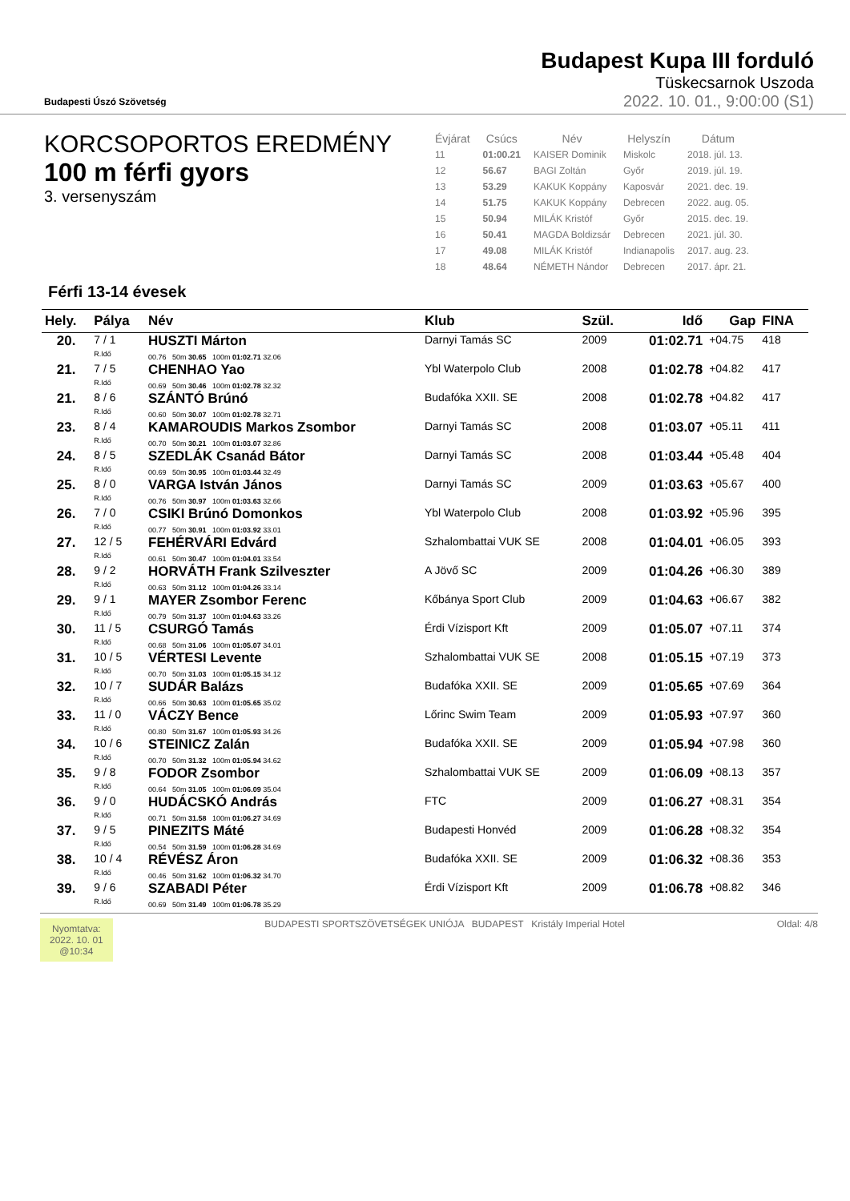Budapesti Úszó Szövetség
Budapest Kupa III forduló
Tüskecsarnok Uszoda
2022. 10. 01., 9:00:00 (S1)
KORCSOPORTOS EREDMÉNY
100 m férfi gyors
3. versenyszám
| Évjárat | Csúcs | Név | Helyszín | Dátum |
| --- | --- | --- | --- | --- |
| 11 | 01:00.21 | KAISER Dominik | Miskolc | 2018. júl. 13. |
| 12 | 56.67 | BAGI Zoltán | Győr | 2019. júl. 19. |
| 13 | 53.29 | KAKUK Koppány | Kaposvár | 2021. dec. 19. |
| 14 | 51.75 | KAKUK Koppány | Debrecen | 2022. aug. 05. |
| 15 | 50.94 | MILÁK Kristóf | Győr | 2015. dec. 19. |
| 16 | 50.41 | MAGDA Boldizsár | Debrecen | 2021. júl. 30. |
| 17 | 49.08 | MILÁK Kristóf | Indianapolis | 2017. aug. 23. |
| 18 | 48.64 | NÉMETH Nándor | Debrecen | 2017. ápr. 21. |
Férfi 13-14 évesek
| Hely. | Pálya | Név | Klub | Szül. | Idő | Gap | FINA |
| --- | --- | --- | --- | --- | --- | --- | --- |
| 20. | 7 / 1 R.Idő | HUSZTI Márton 00.76 50m 30.65 100m 01:02.71 32.06 | Darnyi Tamás SC | 2009 | 01:02.71 | +04.75 | 418 |
| 21. | 7 / 5 R.Idő | CHENHAO Yao 00.69 50m 30.46 100m 01:02.78 32.32 | Ybl Waterpolo Club | 2008 | 01:02.78 | +04.82 | 417 |
| 21. | 8 / 6 R.Idő | SZÁNTÓ Brúnó 00.60 50m 30.07 100m 01:02.78 32.71 | Budafóka XXII. SE | 2008 | 01:02.78 | +04.82 | 417 |
| 23. | 8 / 4 R.Idő | KAMAROUDIS Markos Zsombor 00.70 50m 30.21 100m 01:03.07 32.86 | Darnyi Tamás SC | 2008 | 01:03.07 | +05.11 | 411 |
| 24. | 8 / 5 R.Idő | SZEDLÁK Csanád Bátor 00.69 50m 30.95 100m 01:03.44 32.49 | Darnyi Tamás SC | 2008 | 01:03.44 | +05.48 | 404 |
| 25. | 8 / 0 R.Idő | VARGA István János 00.76 50m 30.97 100m 01:03.63 32.66 | Darnyi Tamás SC | 2009 | 01:03.63 | +05.67 | 400 |
| 26. | 7 / 0 R.Idő | CSIKI Brúnó Domonkos 00.77 50m 30.91 100m 01:03.92 33.01 | Ybl Waterpolo Club | 2008 | 01:03.92 | +05.96 | 395 |
| 27. | 12 / 5 R.Idő | FEHÉRVÁRI Edvárd 00.61 50m 30.47 100m 01:04.01 33.54 | Szhalombattai VUK SE | 2008 | 01:04.01 | +06.05 | 393 |
| 28. | 9 / 2 R.Idő | HORVÁTH Frank Szilveszter 00.63 50m 31.12 100m 01:04.26 33.14 | A Jövő SC | 2009 | 01:04.26 | +06.30 | 389 |
| 29. | 9 / 1 R.Idő | MAYER Zsombor Ferenc 00.79 50m 31.37 100m 01:04.63 33.26 | Kőbánya Sport Club | 2009 | 01:04.63 | +06.67 | 382 |
| 30. | 11 / 5 R.Idő | CSURGÓ Tamás 00.68 50m 31.06 100m 01:05.07 34.01 | Érdi Vízisport Kft | 2009 | 01:05.07 | +07.11 | 374 |
| 31. | 10 / 5 R.Idő | VÉRTESI Levente 00.70 50m 31.03 100m 01:05.15 34.12 | Szhalombattai VUK SE | 2008 | 01:05.15 | +07.19 | 373 |
| 32. | 10 / 7 R.Idő | SUDÁR Balázs 00.66 50m 30.63 100m 01:05.65 35.02 | Budafóka XXII. SE | 2009 | 01:05.65 | +07.69 | 364 |
| 33. | 11 / 0 R.Idő | VÁCZY Bence 00.80 50m 31.67 100m 01:05.93 34.26 | Lőrinc Swim Team | 2009 | 01:05.93 | +07.97 | 360 |
| 34. | 10 / 6 R.Idő | STEINICZ Zalán 00.70 50m 31.32 100m 01:05.94 34.62 | Budafóka XXII. SE | 2009 | 01:05.94 | +07.98 | 360 |
| 35. | 9 / 8 R.Idő | FODOR Zsombor 00.64 50m 31.05 100m 01:06.09 35.04 | Szhalombattai VUK SE | 2009 | 01:06.09 | +08.13 | 357 |
| 36. | 9 / 0 R.Idő | HUDÁCSKÓ András 00.71 50m 31.58 100m 01:06.27 34.69 | FTC | 2009 | 01:06.27 | +08.31 | 354 |
| 37. | 9 / 5 R.Idő | PINEZITS Máté 00.54 50m 31.59 100m 01:06.28 34.69 | Budapesti Honvéd | 2009 | 01:06.28 | +08.32 | 354 |
| 38. | 10 / 4 R.Idő | RÉVÉSZ Áron 00.46 50m 31.62 100m 01:06.32 34.70 | Budafóka XXII. SE | 2009 | 01:06.32 | +08.36 | 353 |
| 39. | 9 / 6 R.Idő | SZABADI Péter 00.69 50m 31.49 100m 01:06.78 35.29 | Érdi Vízisport Kft | 2009 | 01:06.78 | +08.82 | 346 |
Nyomtatva:
2022. 10. 01
@10:34
BUDAPESTI SPORTSZÖVETSÉGEK UNIÓJA BUDAPEST Kristály Imperial Hotel
Oldal: 4/8